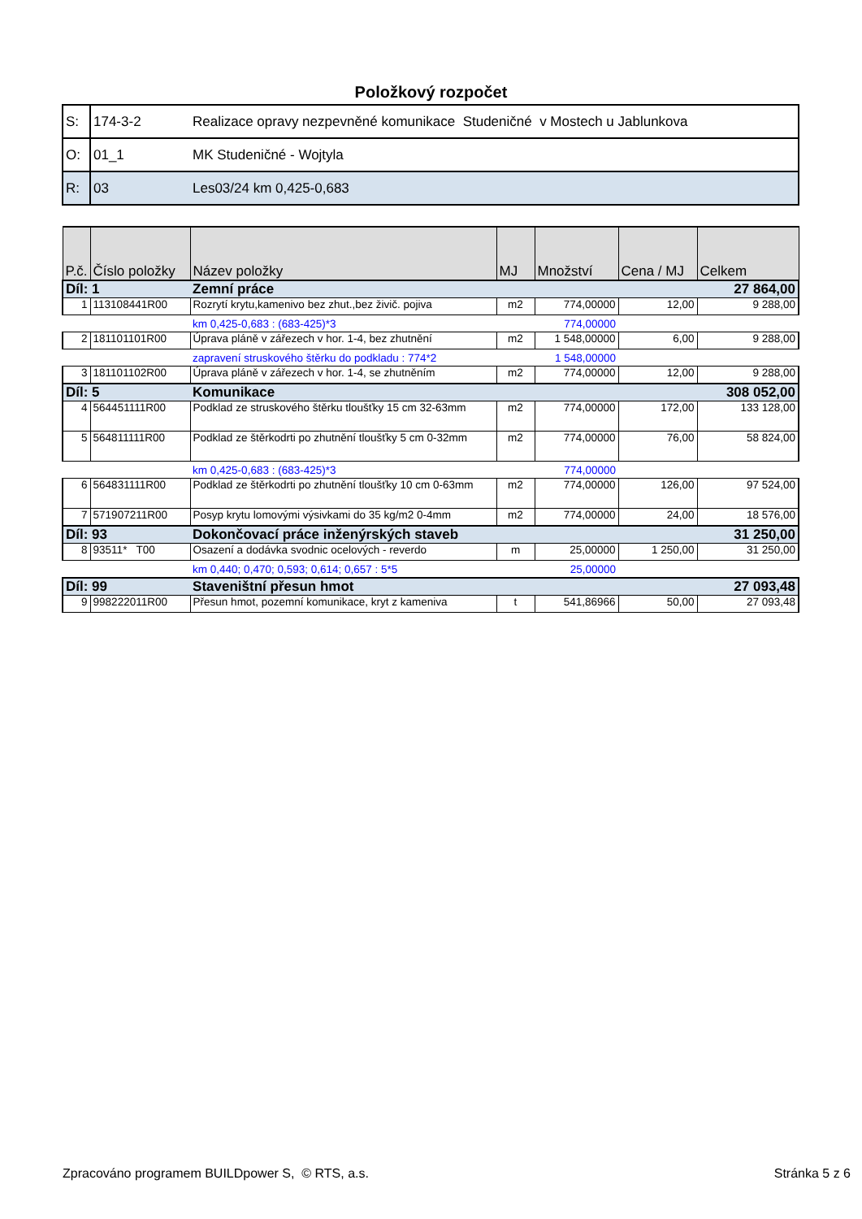Položkový rozpočet
| S: | 174-3-2 | Realizace opravy nezpevněné komunikace Studeničné v Mostech u Jablunkova |
| O: | 01_1 | MK Studeničné - Wojtyla |
| R: | 03 | Les03/24 km 0,425-0,683 |
| P.č. | Číslo položky | Název položky | MJ | Množství | Cena / MJ | Celkem |
| --- | --- | --- | --- | --- | --- | --- |
| Díl: 1 | | Zemní práce | | | | 27 864,00 |
| 1 | 113108441R00 | Rozrytí krytu,kamenivo bez zhut.,bez živič. pojiva | m2 | 774,00000 | 12,00 | 9 288,00 |
| | | km 0,425-0,683 : (683-425)*3 | | 774,00000 | | |
| 2 | 181101101R00 | Úprava pláně v zářezech v hor. 1-4, bez zhutnění | m2 | 1 548,00000 | 6,00 | 9 288,00 |
| | | zapravení struskového štěrku do podkladu : 774*2 | | 1 548,00000 | | |
| 3 | 181101102R00 | Úprava pláně v zářezech v hor. 1-4, se zhutněním | m2 | 774,00000 | 12,00 | 9 288,00 |
| Díl: 5 | | Komunikace | | | | 308 052,00 |
| 4 | 564451111R00 | Podklad ze struskového štěrku tloušťky 15 cm 32-63mm | m2 | 774,00000 | 172,00 | 133 128,00 |
| 5 | 564811111R00 | Podklad ze štěrkodrti po zhutnění tloušťky 5 cm 0-32mm | m2 | 774,00000 | 76,00 | 58 824,00 |
| | | km 0,425-0,683 : (683-425)*3 | | 774,00000 | | |
| 6 | 564831111R00 | Podklad ze štěrkodrti po zhutnění tloušťky 10 cm 0-63mm | m2 | 774,00000 | 126,00 | 97 524,00 |
| 7 | 571907211R00 | Posyp krytu lomovými výsivkami do 35 kg/m2 0-4mm | m2 | 774,00000 | 24,00 | 18 576,00 |
| Díl: 93 | | Dokončovací práce inženýrských staveb | | | | 31 250,00 |
| 8 | 93511* T00 | Osazení a dodávka svodnic ocelových - reverdo | m | 25,00000 | 1 250,00 | 31 250,00 |
| | | km 0,440; 0,470; 0,593; 0,614; 0,657 : 5*5 | | 25,00000 | | |
| Díl: 99 | | Staveništní přesun hmot | | | | 27 093,48 |
| 9 | 998222011R00 | Přesun hmot, pozemní komunikace, kryt z kameniva | t | 541,86966 | 50,00 | 27 093,48 |
Zpracováno programem BUILDpower S, © RTS, a.s. Stránka 5 z 6